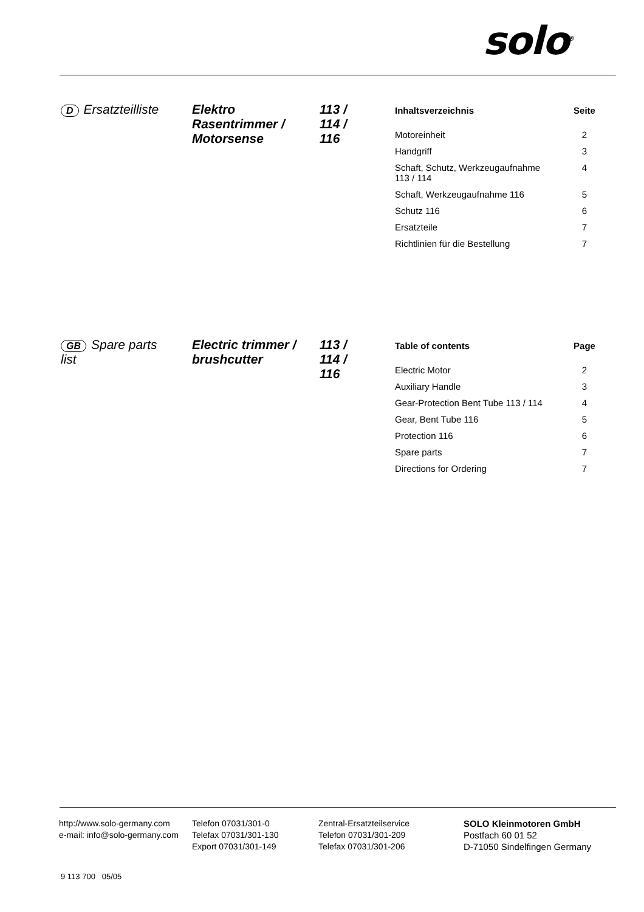solo<sup>®</sup>
D Ersatzteilliste Elektro
Rasentrimmer /
Motorsense
113 /
114 /
116
| Inhaltsverzeichnis | Seite |
| --- | --- |
| Motoreinheit | 2 |
| Handgriff | 3 |
| Schaft, Schutz, Werkzeugaufnahme 113 / 114 | 4 |
| Schaft, Werkzeugaufnahme 116 | 5 |
| Schutz 116 | 6 |
| Ersatzteile | 7 |
| Richtlinien für die Bestellung | 7 |
GB Spare parts
list
Electric trimmer /
brushcutter
113 /
114 /
116
| Table of contents | Page |
| --- | --- |
| Electric Motor | 2 |
| Auxiliary Handle | 3 |
| Gear-Protection Bent Tube 113 / 114 | 4 |
| Gear, Bent Tube 116 | 5 |
| Protection 116 | 6 |
| Spare parts | 7 |
| Directions for Ordering | 7 |
http://www.solo-germany.com
e-mail: info@solo-germany.com
Telefon 07031/301-0
Telefax 07031/301-130
Export 07031/301-149
Zentral-Ersatzteilservice
Telefon 07031/301-209
Telefax 07031/301-206
SOLO Kleinmotoren GmbH
Postfach 60 01 52
D-71050 Sindelfingen Germany
9 113 700 05/05